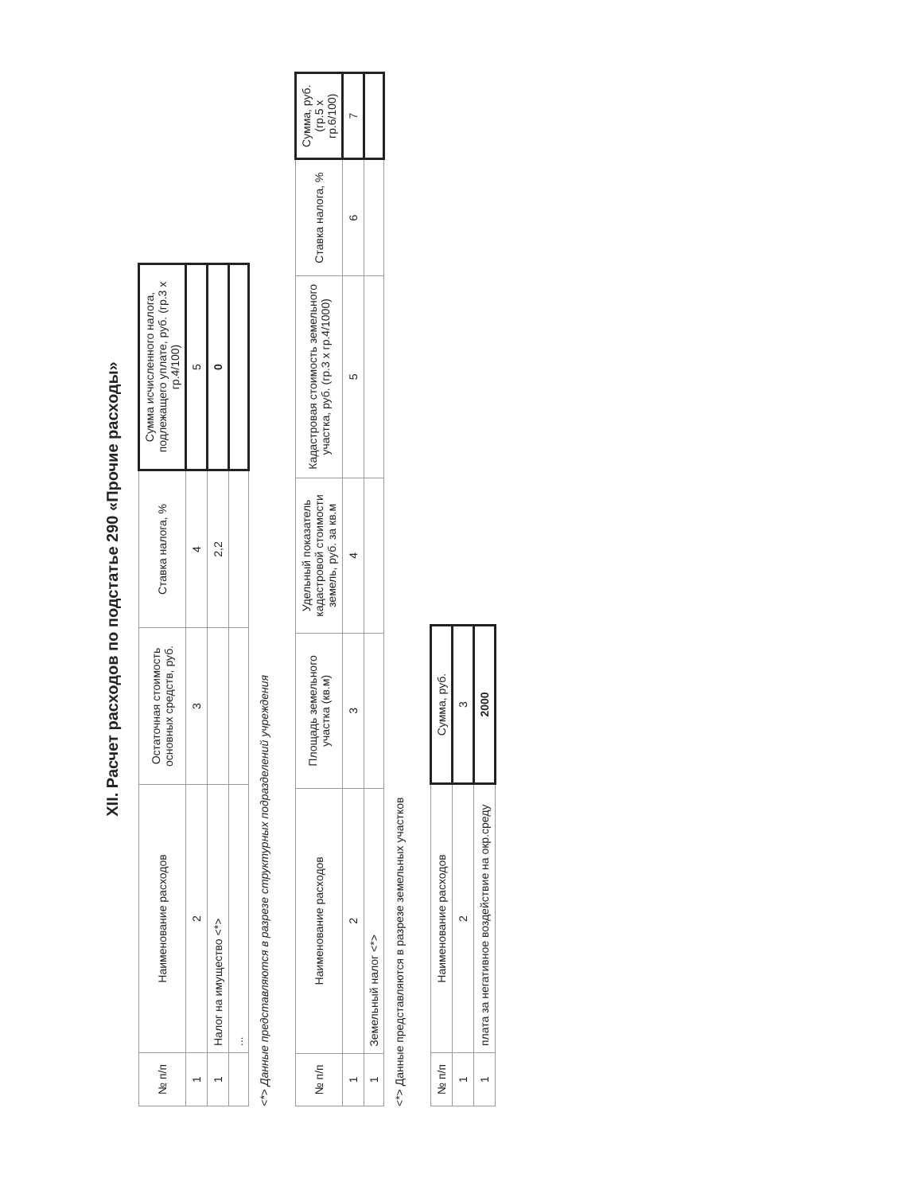XII. Расчет расходов по подстатье 290 «Прочие расходы»
| № п/п | Наименование расходов | Остаточная стоимость основных средств, руб. | Ставка налога, % | Сумма исчисленного налога, подлежащего уплате, руб. (гр.3 х гр.4/100) |
| --- | --- | --- | --- | --- |
| 1 | 2 | 3 | 4 | 5 |
| 1 | Налог на имущество <*> | | 2,2 | 0 |
| | ... | | | |
<*> Данные представляются в разрезе структурных подразделений учреждения
| № п/п | Наименование расходов | Площадь земельного участка (кв.м) | Удельный показатель кадастровой стоимости земель, руб. за кв.м | Кадастровая стоимость земельного участка, руб. (гр.3 х гр.4/1000) | Ставка налога, % | Сумма, руб. (гр.5 х гр.6/100) |
| --- | --- | --- | --- | --- | --- | --- |
| 1 | 2 | 3 | 4 | 5 | 6 | 7 |
| 1 | Земельный налог <*> | | | | | |
<*> Данные представляются в разрезе земельных участков
| № п/п | Наименование расходов | Сумма, руб. |
| --- | --- | --- |
| 1 | 2 | 3 |
| 1 | плата за негативное воздействие на окр.среду | 2000 |